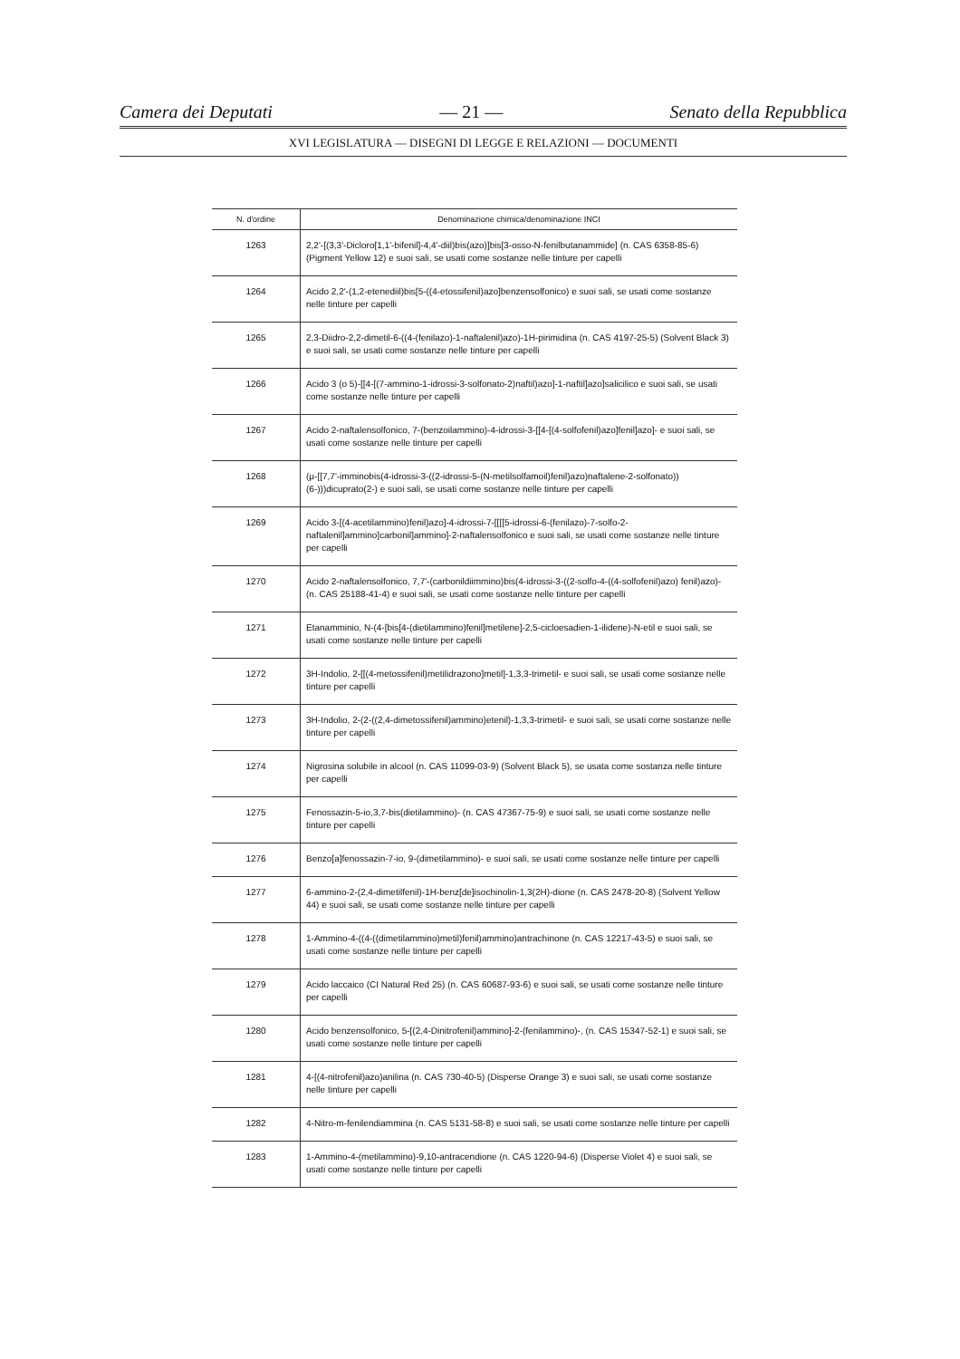Camera dei Deputati — 21 — Senato della Repubblica
XVI LEGISLATURA — DISEGNI DI LEGGE E RELAZIONI — DOCUMENTI
| N. d'ordine | Denominazione chimica/denominazione INCI |
| --- | --- |
| 1263 | 2,2'-[(3,3'-Dicloro[1,1'-bifenil]-4,4'-diil)bis(azo)]bis[3-osso-N-fenilbutanammide] (n. CAS 6358-85-6) (Pigment Yellow 12) e suoi sali, se usati come sostanze nelle tinture per capelli |
| 1264 | Acido 2,2'-(1,2-etenediil)bis[5-((4-etossifenil)azo]benzensolfonico) e suoi sali, se usati come sostanze nelle tinture per capelli |
| 1265 | 2,3-Diidro-2,2-dimetil-6-((4-(fenilazo)-1-naftalenil)azo)-1H-pirimidina (n. CAS 4197-25-5) (Solvent Black 3) e suoi sali, se usati come sostanze nelle tinture per capelli |
| 1266 | Acido 3 (o 5)-[[4-[(7-ammino-1-idrossi-3-solfonato-2)naftil)azo]-1-naftil]azo]salicilico e suoi sali, se usati come sostanze nelle tinture per capelli |
| 1267 | Acido 2-naftalensolfonico, 7-(benzoilammino)-4-idrossi-3-[[4-[(4-solfofenil)azo]fenil]azo]- e suoi sali, se usati come sostanze nelle tinture per capelli |
| 1268 | (μ-[[7,7'-imminobis(4-idrossi-3-((2-idrossi-5-(N-metilsolfamoil)fenil)azo)naftalene-2-solfonato)) (6-)))dicuprato(2-) e suoi sali, se usati come sostanze nelle tinture per capelli |
| 1269 | Acido 3-[(4-acetilammino)fenil)azo]-4-idrossi-7-[[[[5-idrossi-6-(fenilazo)-7-solfo-2-naftalenil]ammino]carbonil]ammino]-2-naftalensolfonico e suoi sali, se usati come sostanze nelle tinture per capelli |
| 1270 | Acido 2-naftalensolfonico, 7,7'-(carbonildiimmino)bis(4-idrossi-3-((2-solfo-4-((4-solfofenil)azo) fenil)azo)- (n. CAS 25188-41-4) e suoi sali, se usati come sostanze nelle tinture per capelli |
| 1271 | Etanamminio, N-(4-[bis[4-(dietilammino)fenil]metilene]-2,5-cicloesadien-1-ilidene)-N-etil e suoi sali, se usati come sostanze nelle tinture per capelli |
| 1272 | 3H-Indolio, 2-[[(4-metossifenil)metilidrazono]metil]-1,3,3-trimetil- e suoi sali, se usati come sostanze nelle tinture per capelli |
| 1273 | 3H-Indolio, 2-(2-((2,4-dimetossifenil)ammino)etenil)-1,3,3-trimetil- e suoi sali, se usati come sostanze nelle tinture per capelli |
| 1274 | Nigrosina solubile in alcool (n. CAS 11099-03-9) (Solvent Black 5), se usata come sostanza nelle tinture per capelli |
| 1275 | Fenossazin-5-io,3,7-bis(dietilammino)- (n. CAS 47367-75-9) e suoi sali, se usati come sostanze nelle tinture per capelli |
| 1276 | Benzo[a]fenossazin-7-io, 9-(dimetilammino)- e suoi sali, se usati come sostanze nelle tinture per capelli |
| 1277 | 6-ammino-2-(2,4-dimetilfenil)-1H-benz[de]isochinolin-1,3(2H)-dione (n. CAS 2478-20-8) (Solvent Yellow 44) e suoi sali, se usati come sostanze nelle tinture per capelli |
| 1278 | 1-Ammino-4-((4-((dimetilammino)metil)fenil)ammino)antrachinone (n. CAS 12217-43-5) e suoi sali, se usati come sostanze nelle tinture per capelli |
| 1279 | Acido laccaico (CI Natural Red 25) (n. CAS 60687-93-6) e suoi sali, se usati come sostanze nelle tinture per capelli |
| 1280 | Acido benzensolfonico, 5-[(2,4-Dinitrofenil)ammino]-2-(fenilammino)-, (n. CAS 15347-52-1) e suoi sali, se usati come sostanze nelle tinture per capelli |
| 1281 | 4-[(4-nitrofenil)azo)anilina (n. CAS 730-40-5) (Disperse Orange 3) e suoi sali, se usati come sostanze nelle tinture per capelli |
| 1282 | 4-Nitro-m-fenilendiammina (n. CAS 5131-58-8) e suoi sali, se usati come sostanze nelle tinture per capelli |
| 1283 | 1-Ammino-4-(metilammino)-9,10-antracendione (n. CAS 1220-94-6) (Disperse Violet 4) e suoi sali, se usati come sostanze nelle tinture per capelli |